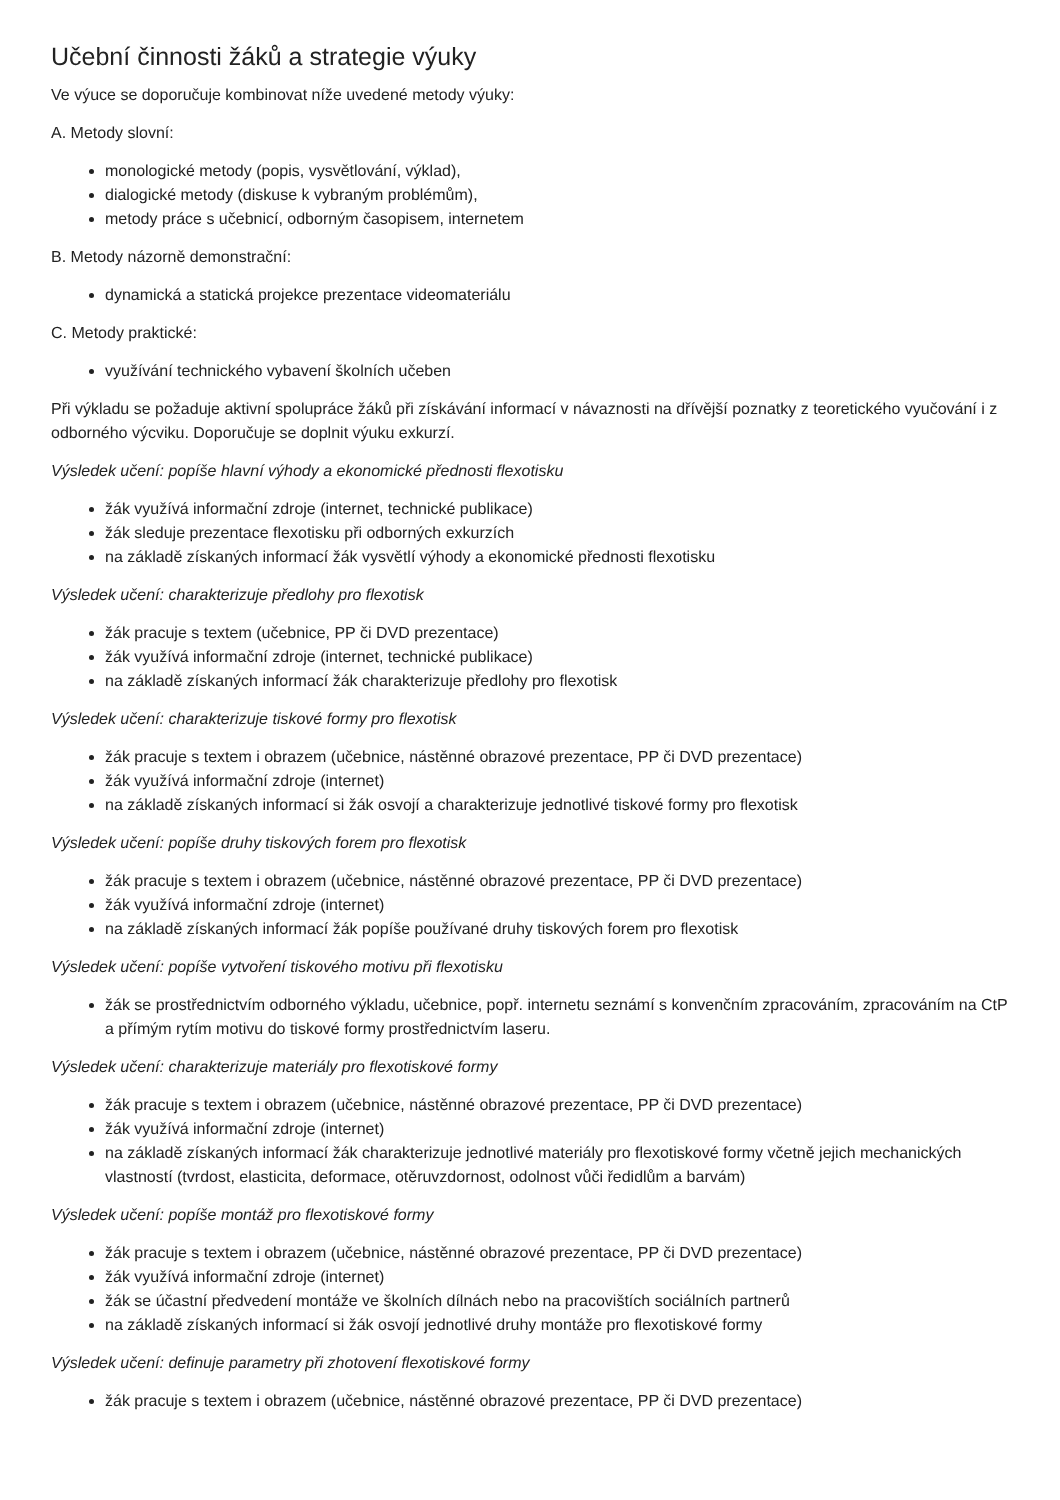Učební činnosti žáků a strategie výuky
Ve výuce se doporučuje kombinovat níže uvedené metody výuky:
A. Metody slovní:
monologické metody (popis, vysvětlování, výklad),
dialogické metody (diskuse k vybraným problémům),
metody práce s učebnicí, odborným časopisem, internetem
B. Metody názorně demonstrační:
dynamická a statická projekce prezentace videomateriálu
C. Metody praktické:
využívání technického vybavení školních učeben
Při výkladu se požaduje aktivní spolupráce žáků při získávání informací v návaznosti na dřívější poznatky z teoretického vyučování i z odborného výcviku. Doporučuje se doplnit výuku exkurzí.
Výsledek učení: popíše hlavní výhody a ekonomické přednosti flexotisku
žák využívá informační zdroje (internet, technické publikace)
žák sleduje prezentace flexotisku při odborných exkurzích
na základě získaných informací žák vysvětlí výhody a ekonomické přednosti flexotisku
Výsledek učení: charakterizuje předlohy pro flexotisk
žák pracuje s textem (učebnice, PP či DVD prezentace)
žák využívá informační zdroje (internet, technické publikace)
na základě získaných informací žák charakterizuje předlohy pro flexotisk
Výsledek učení: charakterizuje tiskové formy pro flexotisk
žák pracuje s textem i obrazem (učebnice, nástěnné obrazové prezentace, PP či DVD prezentace)
žák využívá informační zdroje (internet)
na základě získaných informací si žák osvojí a charakterizuje jednotlivé tiskové formy pro flexotisk
Výsledek učení: popíše druhy tiskových forem pro flexotisk
žák pracuje s textem i obrazem (učebnice, nástěnné obrazové prezentace, PP či DVD prezentace)
žák využívá informační zdroje (internet)
na základě získaných informací žák popíše používané druhy tiskových forem pro flexotisk
Výsledek učení: popíše vytvoření tiskového motivu při flexotisku
žák se prostřednictvím odborného výkladu, učebnice, popř. internetu seznámí s konvenčním zpracováním, zpracováním na CtP a přímým rytím motivu do tiskové formy prostřednictvím laseru.
Výsledek učení: charakterizuje materiály pro flexotiskové formy
žák pracuje s textem i obrazem (učebnice, nástěnné obrazové prezentace, PP či DVD prezentace)
žák využívá informační zdroje (internet)
na základě získaných informací žák charakterizuje jednotlivé materiály pro flexotiskové formy včetně jejich mechanických vlastností (tvrdost, elasticita, deformace, otěruvzdornost, odolnost vůči ředidlům a barvám)
Výsledek učení: popíše montáž pro flexotiskové formy
žák pracuje s textem i obrazem (učebnice, nástěnné obrazové prezentace, PP či DVD prezentace)
žák využívá informační zdroje (internet)
žák se účastní předvedení montáže ve školních dílnách nebo na pracovištích sociálních partnerů
na základě získaných informací si žák osvojí jednotlivé druhy montáže pro flexotiskové formy
Výsledek učení: definuje parametry při zhotovení flexotiskové formy
žák pracuje s textem i obrazem (učebnice, nástěnné obrazové prezentace, PP či DVD prezentace)